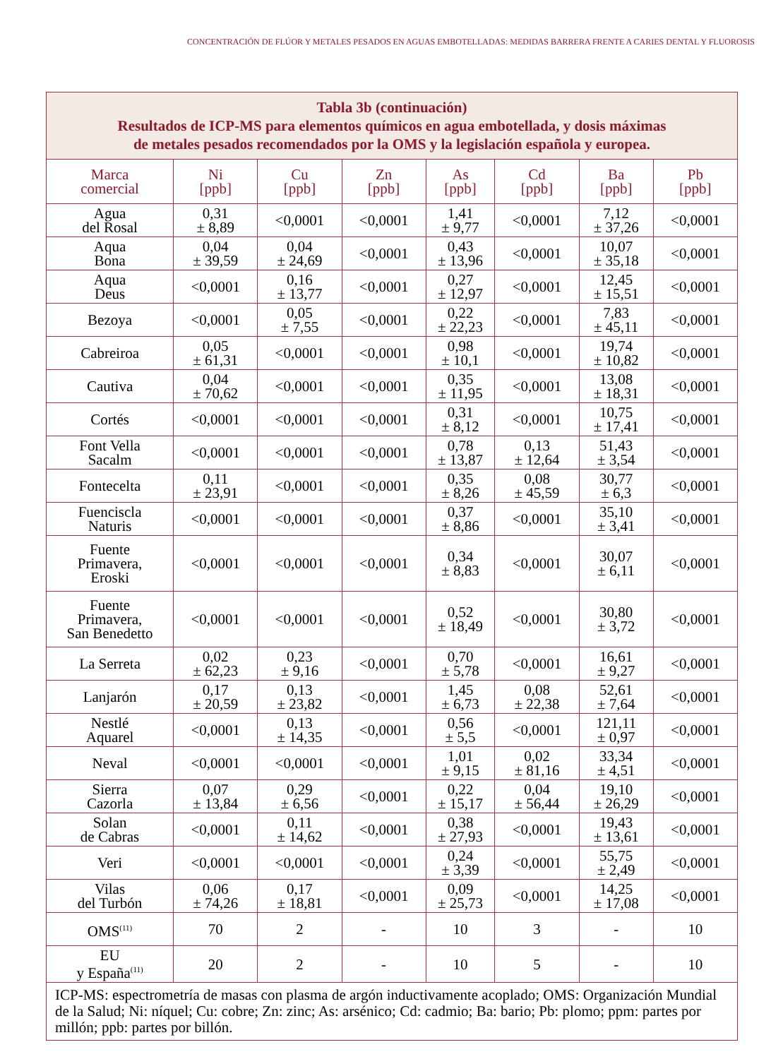CONCENTRACIÓN DE FLÚOR Y METALES PESADOS EN AGUAS EMBOTELLADAS: MEDIDAS BARRERA FRENTE A CARIES DENTAL Y FLUOROSIS
| Tabla 3b (continuación) Resultados de ICP-MS para elementos químicos en agua embotellada, y dosis máximas de metales pesados recomendados por la OMS y la legislación española y europea. | | | | | | | |
| Marca comercial | Ni [ppb] | Cu [ppb] | Zn [ppb] | As [ppb] | Cd [ppb] | Ba [ppb] | Pb [ppb] |
| Agua del Rosal | 0,31 ± 8,89 | <0,0001 | <0,0001 | 1,41 ± 9,77 | <0,0001 | 7,12 ± 37,26 | <0,0001 |
| Aqua Bona | 0,04 ± 39,59 | 0,04 ± 24,69 | <0,0001 | 0,43 ± 13,96 | <0,0001 | 10,07 ± 35,18 | <0,0001 |
| Aqua Deus | <0,0001 | 0,16 ± 13,77 | <0,0001 | 0,27 ± 12,97 | <0,0001 | 12,45 ± 15,51 | <0,0001 |
| Bezoya | <0,0001 | 0,05 ± 7,55 | <0,0001 | 0,22 ± 22,23 | <0,0001 | 7,83 ± 45,11 | <0,0001 |
| Cabreiroa | 0,05 ± 61,31 | <0,0001 | <0,0001 | 0,98 ± 10,1 | <0,0001 | 19,74 ± 10,82 | <0,0001 |
| Cautiva | 0,04 ± 70,62 | <0,0001 | <0,0001 | 0,35 ± 11,95 | <0,0001 | 13,08 ± 18,31 | <0,0001 |
| Cortés | <0,0001 | <0,0001 | <0,0001 | 0,31 ± 8,12 | <0,0001 | 10,75 ± 17,41 | <0,0001 |
| Font Vella Sacalm | <0,0001 | <0,0001 | <0,0001 | 0,78 ± 13,87 | 0,13 ± 12,64 | 51,43 ± 3,54 | <0,0001 |
| Fontecelta | 0,11 ± 23,91 | <0,0001 | <0,0001 | 0,35 ± 8,26 | 0,08 ± 45,59 | 30,77 ± 6,3 | <0,0001 |
| Fuenciscla Naturis | <0,0001 | <0,0001 | <0,0001 | 0,37 ± 8,86 | <0,0001 | 35,10 ± 3,41 | <0,0001 |
| Fuente Primavera, Eroski | <0,0001 | <0,0001 | <0,0001 | 0,34 ± 8,83 | <0,0001 | 30,07 ± 6,11 | <0,0001 |
| Fuente Primavera, San Benedetto | <0,0001 | <0,0001 | <0,0001 | 0,52 ± 18,49 | <0,0001 | 30,80 ± 3,72 | <0,0001 |
| La Serreta | 0,02 ± 62,23 | 0,23 ± 9,16 | <0,0001 | 0,70 ± 5,78 | <0,0001 | 16,61 ± 9,27 | <0,0001 |
| Lanjarón | 0,17 ± 20,59 | 0,13 ± 23,82 | <0,0001 | 1,45 ± 6,73 | 0,08 ± 22,38 | 52,61 ± 7,64 | <0,0001 |
| Nestlé Aquarel | <0,0001 | 0,13 ± 14,35 | <0,0001 | 0,56 ± 5,5 | <0,0001 | 121,11 ± 0,97 | <0,0001 |
| Neval | <0,0001 | <0,0001 | <0,0001 | 1,01 ± 9,15 | 0,02 ± 81,16 | 33,34 ± 4,51 | <0,0001 |
| Sierra Cazorla | 0,07 ± 13,84 | 0,29 ± 6,56 | <0,0001 | 0,22 ± 15,17 | 0,04 ± 56,44 | 19,10 ± 26,29 | <0,0001 |
| Solan de Cabras | <0,0001 | 0,11 ± 14,62 | <0,0001 | 0,38 ± 27,93 | <0,0001 | 19,43 ± 13,61 | <0,0001 |
| Veri | <0,0001 | <0,0001 | <0,0001 | 0,24 ± 3,39 | <0,0001 | 55,75 ± 2,49 | <0,0001 |
| Vilas del Turbón | 0,06 ± 74,26 | 0,17 ± 18,81 | <0,0001 | 0,09 ± 25,73 | <0,0001 | 14,25 ± 17,08 | <0,0001 |
| OMS<sup>(11)</sup> | 70 | 2 | - | 10 | 3 | - | 10 |
| EU y España<sup>(11)</sup> | 20 | 2 | - | 10 | 5 | - | 10 |
| ICP-MS: espectrometría de masas con plasma de argón inductivamente acoplado; OMS: Organización Mundial de la Salud; Ni: níquel; Cu: cobre; Zn: zinc; As: arsénico; Cd: cadmio; Ba: bario; Pb: plomo; ppm: partes por millón; ppb: partes por billón. | | | | | | | |